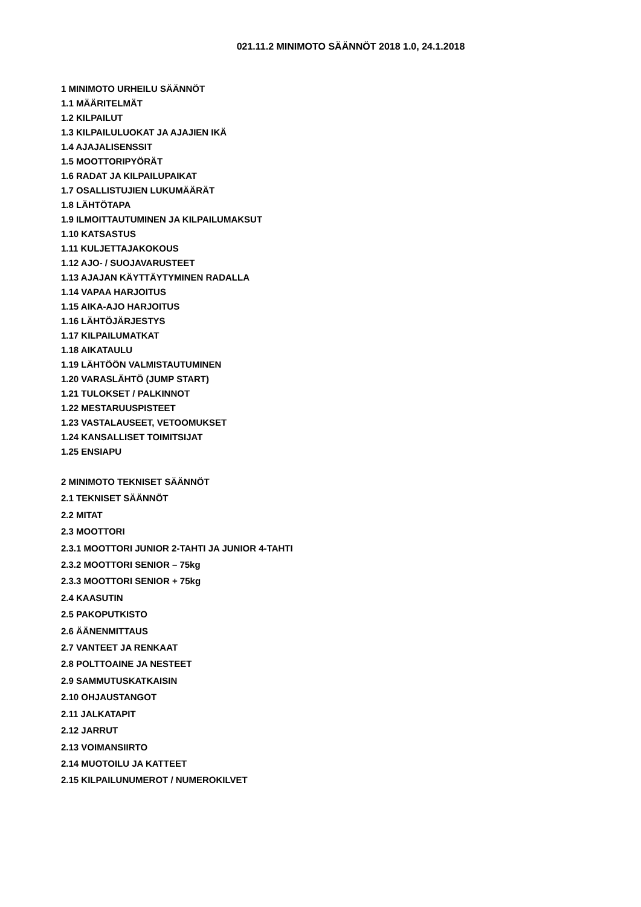021.11.2 MINIMOTO SÄÄNNÖT 2018 1.0, 24.1.2018
1 MINIMOTO URHEILU SÄÄNNÖT
1.1 MÄÄRITELMÄT
1.2 KILPAILUT
1.3 KILPAILULUOKAT JA AJAJIEN IKÄ
1.4 AJAJALISENSSIT
1.5 MOOTTORIPYÖRÄT
1.6 RADAT JA KILPAILUPAIKAT
1.7 OSALLISTUJIEN LUKUMÄÄRÄT
1.8 LÄHTÖTAPA
1.9 ILMOITTAUTUMINEN JA KILPAILUMAKSUT
1.10 KATSASTUS
1.11 KULJETTAJAKOKOUS
1.12 AJO- / SUOJAVARUSTEET
1.13 AJAJAN KÄYTTÄYTYMINEN RADALLA
1.14 VAPAA HARJOITUS
1.15 AIKA-AJO HARJOITUS
1.16 LÄHTÖJÄRJESTYS
1.17 KILPAILUMATKAT
1.18 AIKATAULU
1.19 LÄHTÖÖN VALMISTAUTUMINEN
1.20 VARASLÄHTÖ (JUMP START)
1.21 TULOKSET / PALKINNOT
1.22 MESTARUUSPISTEET
1.23 VASTALAUSEET, VETOOMUKSET
1.24 KANSALLISET TOIMITSIJAT
1.25 ENSIAPU
2 MINIMOTO TEKNISET SÄÄNNÖT
2.1 TEKNISET SÄÄNNÖT
2.2 MITAT
2.3 MOOTTORI
2.3.1 MOOTTORI JUNIOR 2-TAHTI JA JUNIOR 4-TAHTI
2.3.2 MOOTTORI SENIOR – 75kg
2.3.3 MOOTTORI SENIOR + 75kg
2.4 KAASUTIN
2.5 PAKOPUTKISTO
2.6 ÄÄNENMITTAUS
2.7 VANTEET JA RENKAAT
2.8 POLTTOAINE JA NESTEET
2.9 SAMMUTUSKATKAISIN
2.10 OHJAUSTANGOT
2.11 JALKATAPIT
2.12 JARRUT
2.13 VOIMANSIIRTO
2.14 MUOTOILU JA KATTEET
2.15 KILPAILUNUMEROT / NUMEROKILVET